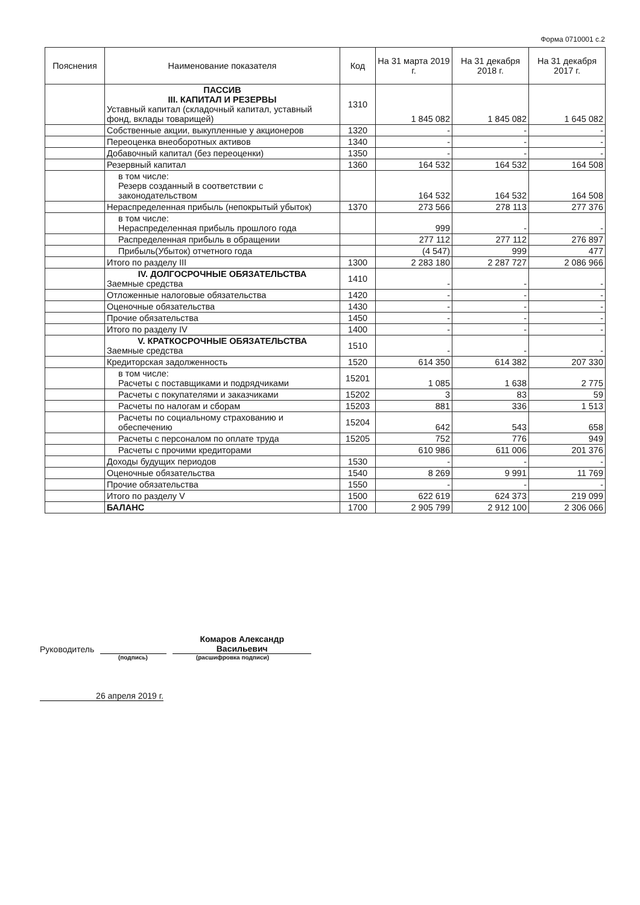Форма 0710001 с.2
| Пояснения | Наименование показателя | Код | На 31 марта 2019 г. | На 31 декабря 2018 г. | На 31 декабря 2017 г. |
| --- | --- | --- | --- | --- | --- |
| | ПАССИВ III. КАПИТАЛ И РЕЗЕРВЫ Уставный капитал (складочный капитал, уставный фонд, вклады товарищей) | 1310 | 1 845 082 | 1 845 082 | 1 645 082 |
| | Собственные акции, выкупленные у акционеров | 1320 | - | - | - |
| | Переоценка внеоборотных активов | 1340 | - | - | - |
| | Добавочный капитал (без переоценки) | 1350 | - | - | - |
| | Резервный капитал | 1360 | 164 532 | 164 532 | 164 508 |
| | в том числе: Резерв созданный в соответствии с законодательством | | 164 532 | 164 532 | 164 508 |
| | Нераспределенная прибыль (непокрытый убыток) | 1370 | 273 566 | 278 113 | 277 376 |
| | в том числе: Нераспределенная прибыль прошлого года | | 999 | - | - |
| | Распределенная прибыль в обращении | | 277 112 | 277 112 | 276 897 |
| | Прибыль(Убыток) отчетного года | | (4 547) | 999 | 477 |
| | Итого по разделу III | 1300 | 2 283 180 | 2 287 727 | 2 086 966 |
| | IV. ДОЛГОСРОЧНЫЕ ОБЯЗАТЕЛЬСТВА Заемные средства | 1410 | - | - | - |
| | Отложенные налоговые обязательства | 1420 | - | - | - |
| | Оценочные обязательства | 1430 | - | - | - |
| | Прочие обязательства | 1450 | - | - | - |
| | Итого по разделу IV | 1400 | - | - | - |
| | V. КРАТКОСРОЧНЫЕ ОБЯЗАТЕЛЬСТВА Заемные средства | 1510 | - | - | - |
| | Кредиторская задолженность | 1520 | 614 350 | 614 382 | 207 330 |
| | в том числе: Расчеты с поставщиками и подрядчиками | 15201 | 1 085 | 1 638 | 2 775 |
| | Расчеты с покупателями и заказчиками | 15202 | 3 | 83 | 59 |
| | Расчеты по налогам и сборам | 15203 | 881 | 336 | 1 513 |
| | Расчеты по социальному страхованию и обеспечению | 15204 | 642 | 543 | 658 |
| | Расчеты с персоналом по оплате труда | 15205 | 752 | 776 | 949 |
| | Расчеты с прочими кредиторами | | 610 986 | 611 006 | 201 376 |
| | Доходы будущих периодов | 1530 | - | - | - |
| | Оценочные обязательства | 1540 | 8 269 | 9 991 | 11 769 |
| | Прочие обязательства | 1550 | - | - | - |
| | Итого по разделу V | 1500 | 622 619 | 624 373 | 219 099 |
| | БАЛАНС | 1700 | 2 905 799 | 2 912 100 | 2 306 066 |
Руководитель Комаров Александр
Васильевич
(подпись) (расшифровка подписи)
26 апреля 2019 г.